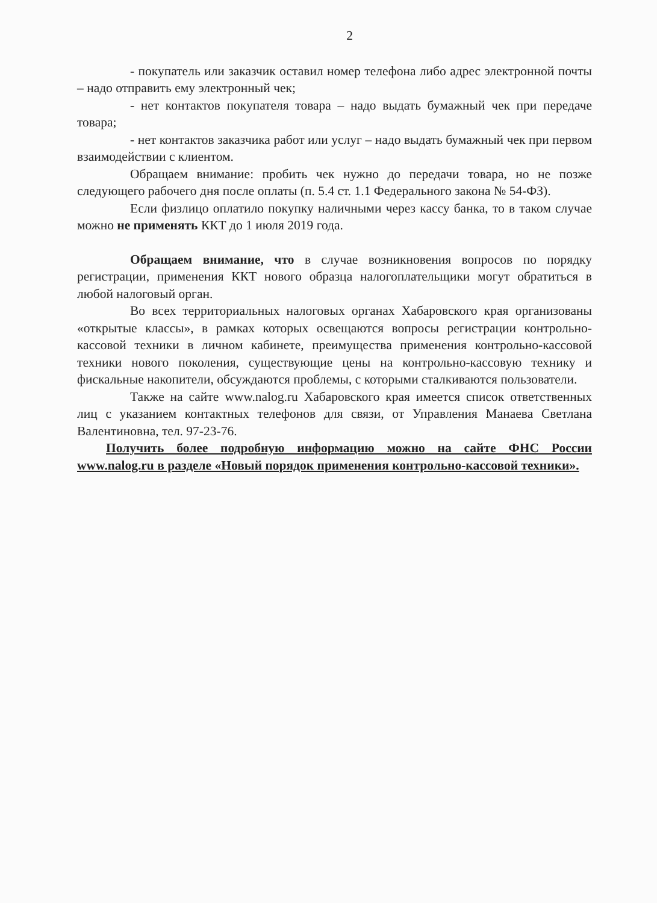2
- покупатель или заказчик оставил номер телефона либо адрес электронной почты – надо отправить ему электронный чек;
- нет контактов покупателя товара – надо выдать бумажный чек при передаче товара;
- нет контактов заказчика работ или услуг – надо выдать бумажный чек при первом взаимодействии с клиентом.
Обращаем внимание: пробить чек нужно до передачи товара, но не позже следующего рабочего дня после оплаты (п. 5.4 ст. 1.1 Федерального закона № 54-ФЗ).
Если физлицо оплатило покупку наличными через кассу банка, то в таком случае можно не применять ККТ до 1 июля 2019 года.
Обращаем внимание, что в случае возникновения вопросов по порядку регистрации, применения ККТ нового образца налогоплательщики могут обратиться в любой налоговый орган.
Во всех территориальных налоговых органах Хабаровского края организованы «открытые классы», в рамках которых освещаются вопросы регистрации контрольно-кассовой техники в личном кабинете, преимущества применения контрольно-кассовой техники нового поколения, существующие цены на контрольно-кассовую технику и фискальные накопители, обсуждаются проблемы, с которыми сталкиваются пользователи.
Также на сайте www.nalog.ru Хабаровского края имеется список ответственных лиц с указанием контактных телефонов для связи, от Управления Манаева Светлана Валентиновна, тел. 97-23-76.
Получить более подробную информацию можно на сайте ФНС России www.nalog.ru в разделе «Новый порядок применения контрольно-кассовой техники».